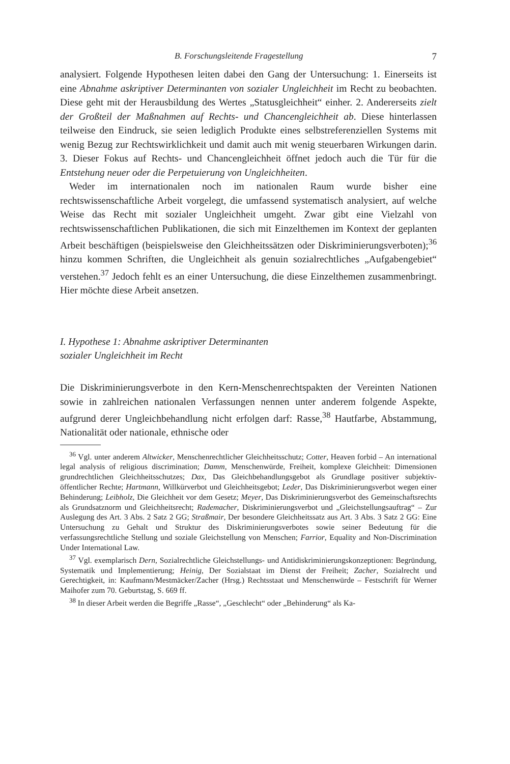B. Forschungsleitende Fragestellung 7
analysiert. Folgende Hypothesen leiten dabei den Gang der Untersuchung: 1. Einerseits ist eine Abnahme askriptiver Determinanten von sozialer Ungleichheit im Recht zu beobachten. Diese geht mit der Herausbildung des Wertes „Statusgleichheit“ einher. 2. Andererseits zielt der Großteil der Maßnahmen auf Rechts- und Chancengleichheit ab. Diese hinterlassen teilweise den Eindruck, sie seien lediglich Produkte eines selbstreferenziellen Systems mit wenig Bezug zur Rechtswirklichkeit und damit auch mit wenig steuerbaren Wirkungen darin. 3. Dieser Fokus auf Rechts- und Chancengleichheit öffnet jedoch auch die Tür für die Entstehung neuer oder die Perpetuierung von Ungleichheiten.
Weder im internationalen noch im nationalen Raum wurde bisher eine rechtswissenschaftliche Arbeit vorgelegt, die umfassend systematisch analysiert, auf welche Weise das Recht mit sozialer Ungleichheit umgeht. Zwar gibt eine Vielzahl von rechtswissenschaftlichen Publikationen, die sich mit Einzelthemen im Kontext der geplanten Arbeit beschäftigen (beispielsweise den Gleichheitssätzen oder Diskriminierungsverboten);<sup>36</sup> hinzu kommen Schriften, die Ungleichheit als genuin sozialrechtliches „Aufgabengebiet“ verstehen.<sup>37</sup> Jedoch fehlt es an einer Untersuchung, die diese Einzelthemen zusammenbringt. Hier möchte diese Arbeit ansetzen.
I. Hypothese 1: Abnahme askriptiver Determinanten
sozialer Ungleichheit im Recht
Die Diskriminierungsverbote in den Kern-Menschenrechtspakten der Vereinten Nationen sowie in zahlreichen nationalen Verfassungen nennen unter anderem folgende Aspekte, aufgrund derer Ungleichbehandlung nicht erfolgen darf: Rasse,<sup>38</sup> Hautfarbe, Abstammung, Nationalität oder nationale, ethnische oder
<sup>36</sup> Vgl. unter anderem Altwicker, Menschenrechtlicher Gleichheitsschutz; Cotter, Heaven forbid – An international legal analysis of religious discrimination; Damm, Menschenwürde, Freiheit, komplexe Gleichheit: Dimensionen grundrechtlichen Gleichheitsschutzes; Dax, Das Gleichbehandlungsgebot als Grundlage positiver subjektiv-öffentlicher Rechte; Hartmann, Willkürverbot und Gleichheitsgebot; Leder, Das Diskriminierungsverbot wegen einer Behinderung; Leibholz, Die Gleichheit vor dem Gesetz; Meyer, Das Diskriminierungsverbot des Gemeinschaftsrechts als Grundsatznorm und Gleichheitsrecht; Rademacher, Diskriminierungsverbot und „Gleichstellungsauftrag“ – Zur Auslegung des Art. 3 Abs. 2 Satz 2 GG; Straßmair, Der besondere Gleichheitssatz aus Art. 3 Abs. 3 Satz 2 GG: Eine Untersuchung zu Gehalt und Struktur des Diskriminierungsverbotes sowie seiner Bedeutung für die verfassungsrechtliche Stellung und soziale Gleichstellung von Menschen; Farrior, Equality and Non-Discrimination Under International Law.
<sup>37</sup> Vgl. exemplarisch Dern, Sozialrechtliche Gleichstellungs- und Antidiskriminierungskonzeptionen: Begründung, Systematik und Implementierung; Heinig, Der Sozialstaat im Dienst der Freiheit; Zacher, Sozialrecht und Gerechtigkeit, in: Kaufmann/Mestmäcker/Zacher (Hrsg.) Rechtsstaat und Menschenwürde – Festschrift für Werner Maihofer zum 70. Geburtstag, S. 669 ff.
<sup>38</sup> In dieser Arbeit werden die Begriffe „Rasse“, „Geschlecht“ oder „Behinderung“ als Ka-